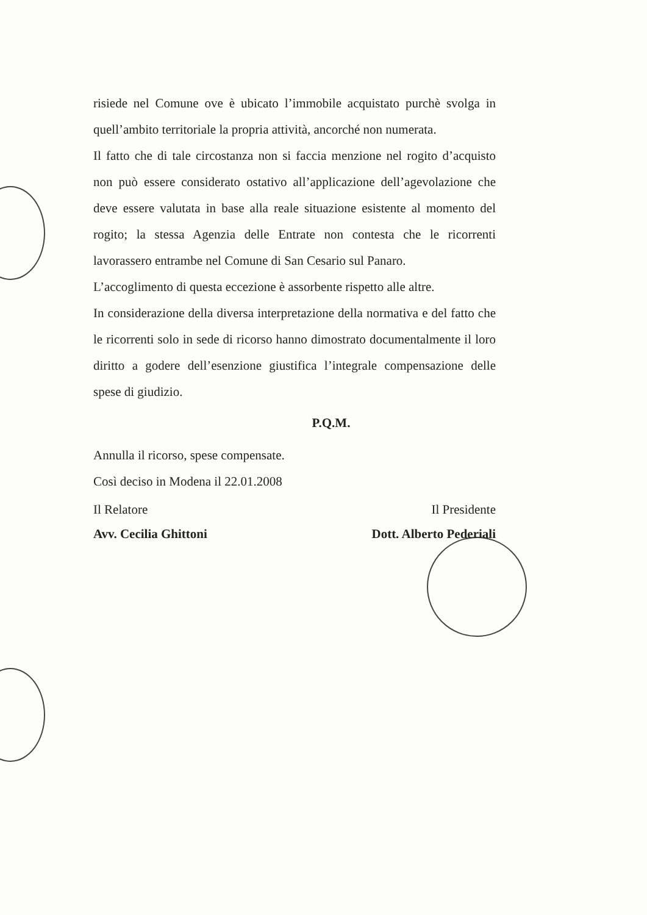risiede nel Comune ove è ubicato l’immobile acquistato purchè svolga in quell’ambito territoriale la propria attività, ancorché non numerata.
Il fatto che di tale circostanza non si faccia menzione nel rogito d’acquisto non può essere considerato ostativo all’applicazione dell’agevolazione che deve essere valutata in base alla reale situazione esistente al momento del rogito; la stessa Agenzia delle Entrate non contesta che le ricorrenti lavorassero entrambe nel Comune di San Cesario sul Panaro.
L’accoglimento di questa eccezione è assorbente rispetto alle altre.
In considerazione della diversa interpretazione della normativa e del fatto che le ricorrenti solo in sede di ricorso hanno dimostrato documentalmente il loro diritto a godere dell’esenzione giustifica l’integrale compensazione delle spese di giudizio.
P.Q.M.
Annulla il ricorso, spese compensate.
Così deciso in Modena il 22.01.2008
Il Relatore
Avv. Cecilia Ghittoni
Il Presidente
Dott. Alberto Pederiali